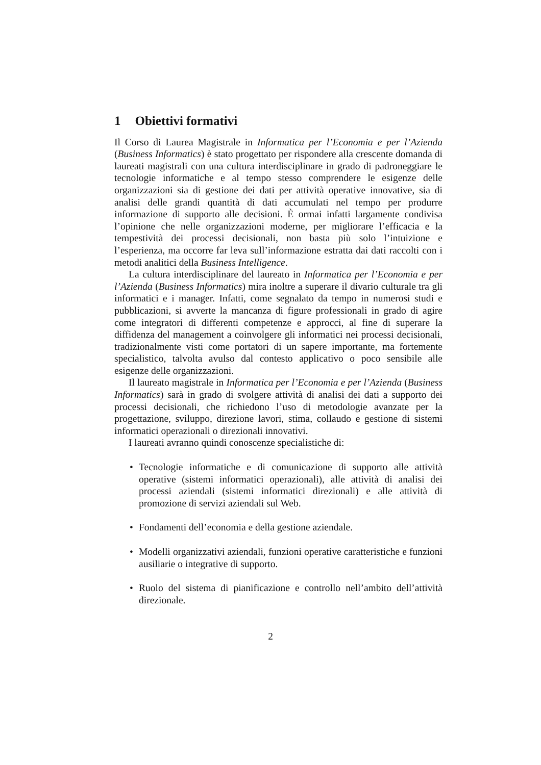1 Obiettivi formativi
Il Corso di Laurea Magistrale in Informatica per l’Economia e per l’Azienda (Business Informatics) è stato progettato per rispondere alla crescente domanda di laureati magistrali con una cultura interdisciplinare in grado di padroneggiare le tecnologie informatiche e al tempo stesso comprendere le esigenze delle organizzazioni sia di gestione dei dati per attività operative innovative, sia di analisi delle grandi quantità di dati accumulati nel tempo per produrre informazione di supporto alle decisioni. È ormai infatti largamente condivisa l’opinione che nelle organizzazioni moderne, per migliorare l’efficacia e la tempestività dei processi decisionali, non basta più solo l’intuizione e l’esperienza, ma occorre far leva sull’informazione estratta dai dati raccolti con i metodi analitici della Business Intelligence.
La cultura interdisciplinare del laureato in Informatica per l’Economia e per l’Azienda (Business Informatics) mira inoltre a superare il divario culturale tra gli informatici e i manager. Infatti, come segnalato da tempo in numerosi studi e pubblicazioni, si avverte la mancanza di figure professionali in grado di agire come integratori di differenti competenze e approcci, al fine di superare la diffidenza del management a coinvolgere gli informatici nei processi decisionali, tradizionalmente visti come portatori di un sapere importante, ma fortemente specialistico, talvolta avulso dal contesto applicativo o poco sensibile alle esigenze delle organizzazioni.
Il laureato magistrale in Informatica per l’Economia e per l’Azienda (Business Informatics) sarà in grado di svolgere attività di analisi dei dati a supporto dei processi decisionali, che richiedono l’uso di metodologie avanzate per la progettazione, sviluppo, direzione lavori, stima, collaudo e gestione di sistemi informatici operazionali o direzionali innovativi.
I laureati avranno quindi conoscenze specialistiche di:
• Tecnologie informatiche e di comunicazione di supporto alle attività operative (sistemi informatici operazionali), alle attività di analisi dei processi aziendali (sistemi informatici direzionali) e alle attività di promozione di servizi aziendali sul Web.
• Fondamenti dell’economia e della gestione aziendale.
• Modelli organizzativi aziendali, funzioni operative caratteristiche e funzioni ausiliarie o integrative di supporto.
• Ruolo del sistema di pianificazione e controllo nell’ambito dell’attività direzionale.
2